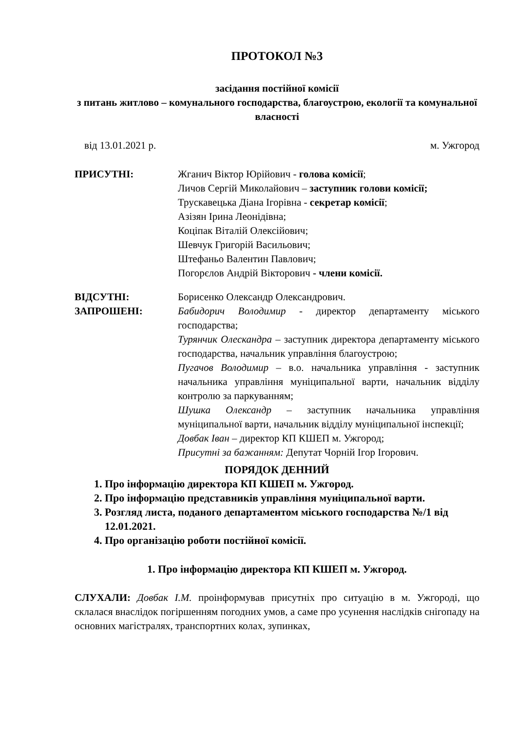ПРОТОКОЛ №3
засідання постійної комісії
з питань житлово – комунального господарства, благоустрою, екології та комунальної власності
від 13.01.2021 р. м. Ужгород
ПРИСУТНІ: Жганич Віктор Юрійович - голова комісії;
Личов Сергій Миколайович – заступник голови комісії;
Трускавецька Діана Ігорівна - секретар комісії;
Азізян Ірина Леонідівна;
Коціпак Віталій Олексійович;
Шевчук Григорій Васильович;
Штефаньо Валентин Павлович;
Погорєлов Андрій Вікторович - члени комісії.
ВІДСУТНІ: Борисенко Олександр Олександрович.
ЗАПРОШЕНІ: Бабидорич Володимир - директор департаменту міського господарства;
Турянчик Олескандра – заступник директора департаменту міського господарства, начальник управління благоустрою;
Пугачов Володимир – в.о. начальника управління - заступник начальника управління муніципальної варти, начальник відділу контролю за паркуванням;
Шушка Олександр – заступник начальника управління муніципальної варти, начальник відділу муніципальної інспекції;
Довбак Іван – директор КП КШЕП м. Ужгород;
Присутні за бажанням: Депутат Чорній Ігор Ігорович.
ПОРЯДОК ДЕННИЙ
1. Про інформацію директора КП КШЕП м. Ужгород.
2. Про інформацію представників управління муніципальної варти.
3. Розгляд листа, поданого департаментом міського господарства №/1 від 12.01.2021.
4. Про організацію роботи постійної комісії.
1. Про інформацію директора КП КШЕП м. Ужгород.
СЛУХАЛИ: Довбак І.М. проінформував присутніх про ситуацію в м. Ужгороді, що склалася внаслідок погіршенням погодних умов, а саме про усунення наслідків снігопаду на основних магістралях, транспортних колах, зупинках,